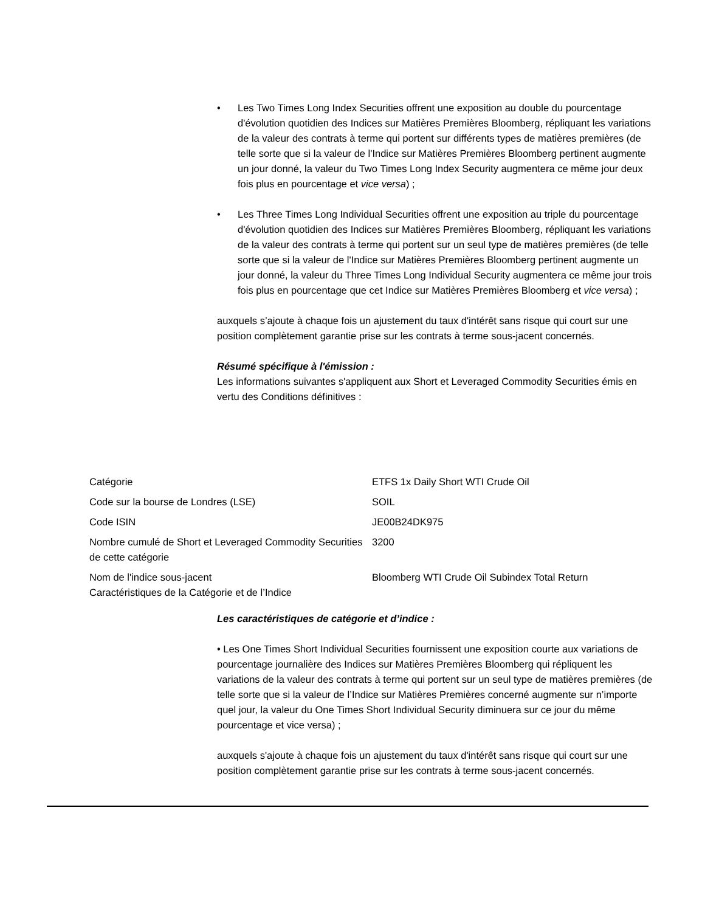• Les Two Times Long Index Securities offrent une exposition au double du pourcentage d'évolution quotidien des Indices sur Matières Premières Bloomberg, répliquant les variations de la valeur des contrats à terme qui portent sur différents types de matières premières (de telle sorte que si la valeur de l'Indice sur Matières Premières Bloomberg pertinent augmente un jour donné, la valeur du Two Times Long Index Security augmentera ce même jour deux fois plus en pourcentage et vice versa) ;
• Les Three Times Long Individual Securities offrent une exposition au triple du pourcentage d'évolution quotidien des Indices sur Matières Premières Bloomberg, répliquant les variations de la valeur des contrats à terme qui portent sur un seul type de matières premières (de telle sorte que si la valeur de l'Indice sur Matières Premières Bloomberg pertinent augmente un jour donné, la valeur du Three Times Long Individual Security augmentera ce même jour trois fois plus en pourcentage que cet Indice sur Matières Premières Bloomberg et vice versa) ;
auxquels s’ajoute à chaque fois un ajustement du taux d'intérêt sans risque qui court sur une position complètement garantie prise sur les contrats à terme sous-jacent concernés.
Résumé spécifique à l'émission :
Les informations suivantes s'appliquent aux Short et Leveraged Commodity Securities émis en vertu des Conditions définitives :
| Catégorie | ETFS 1x Daily Short WTI Crude Oil |
| Code sur la bourse de Londres (LSE) | SOIL |
| Code ISIN | JE00B24DK975 |
| Nombre cumulé de Short et Leveraged Commodity Securities de cette catégorie | 3200 |
| Nom de l'indice sous-jacent Caractéristiques de la Catégorie et de l’Indice | Bloomberg WTI Crude Oil Subindex Total Return |
Les caractéristiques de catégorie et d’indice :
• Les One Times Short Individual Securities fournissent une exposition courte aux variations de pourcentage journalière des Indices sur Matières Premières Bloomberg qui répliquent les variations de la valeur des contrats à terme qui portent sur un seul type de matières premières (de telle sorte que si la valeur de l’Indice sur Matières Premières concerné augmente sur n’importe quel jour, la valeur du One Times Short Individual Security diminuera sur ce jour du même pourcentage et vice versa) ;
auxquels s'ajoute à chaque fois un ajustement du taux d'intérêt sans risque qui court sur une position complètement garantie prise sur les contrats à terme sous-jacent concernés.